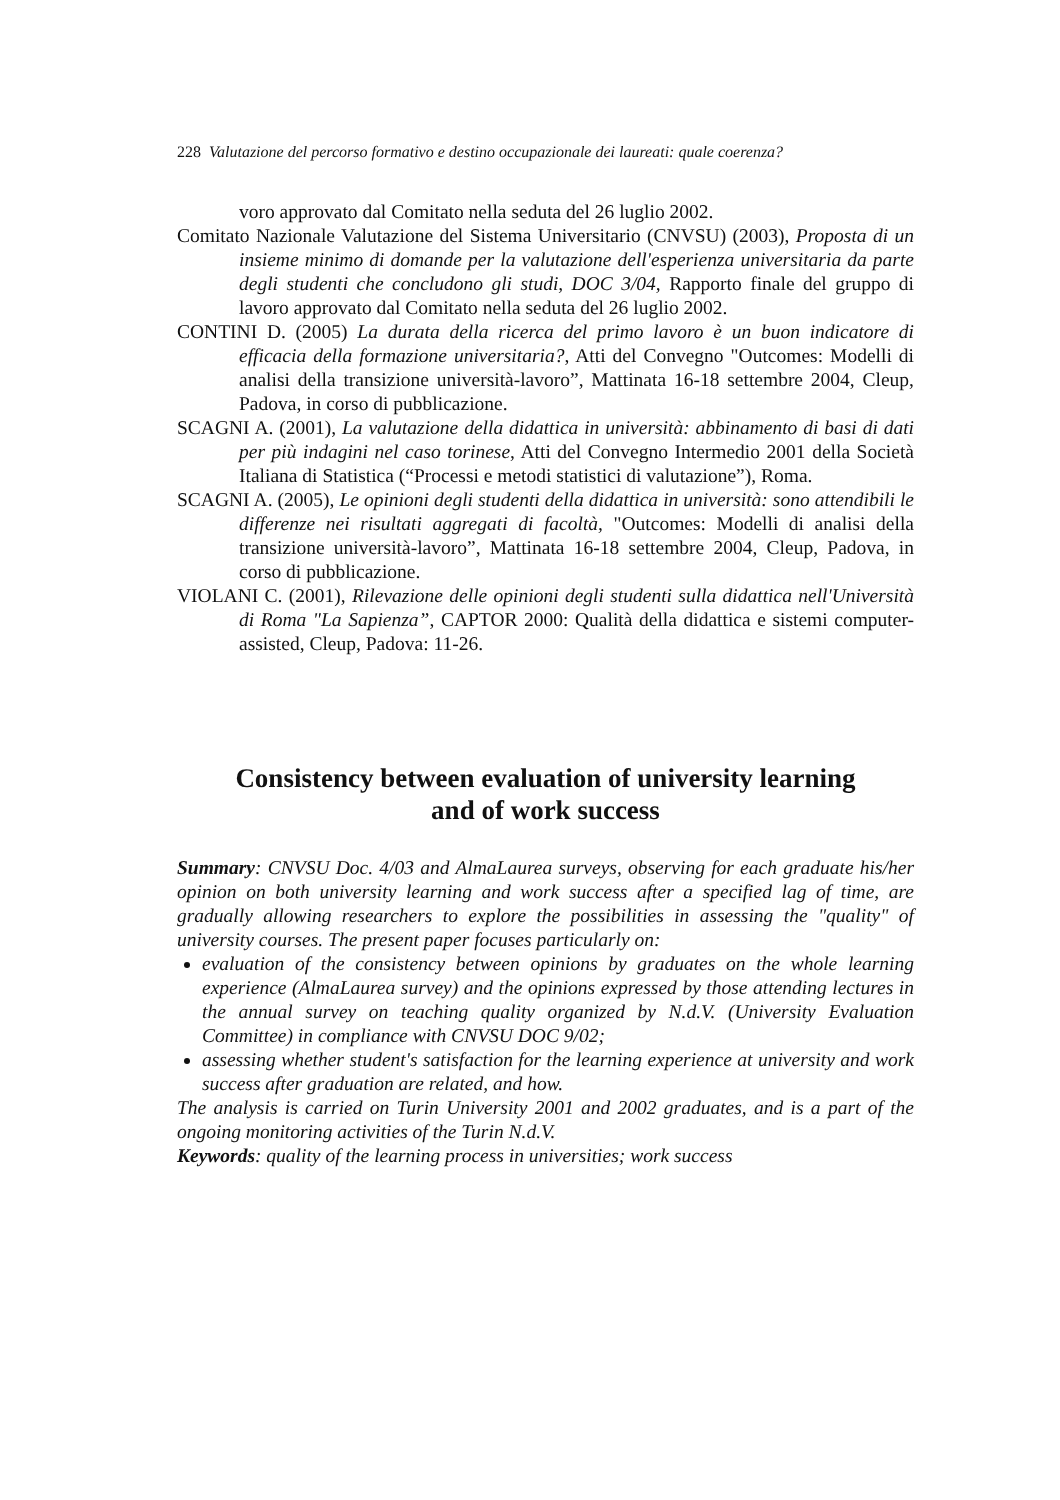228 Valutazione del percorso formativo e destino occupazionale dei laureati: quale coerenza?
voro approvato dal Comitato nella seduta del 26 luglio 2002.
Comitato Nazionale Valutazione del Sistema Universitario (CNVSU) (2003), Proposta di un insieme minimo di domande per la valutazione dell'esperienza universitaria da parte degli studenti che concludono gli studi, DOC 3/04, Rapporto finale del gruppo di lavoro approvato dal Comitato nella seduta del 26 luglio 2002.
CONTINI D. (2005) La durata della ricerca del primo lavoro è un buon indicatore di efficacia della formazione universitaria?, Atti del Convegno "Outcomes: Modelli di analisi della transizione università-lavoro”, Mattinata 16-18 settembre 2004, Cleup, Padova, in corso di pubblicazione.
SCAGNI A. (2001), La valutazione della didattica in università: abbinamento di basi di dati per più indagini nel caso torinese, Atti del Convegno Intermedio 2001 della Società Italiana di Statistica (“Processi e metodi statistici di valutazione”), Roma.
SCAGNI A. (2005), Le opinioni degli studenti della didattica in università: sono attendibili le differenze nei risultati aggregati di facoltà, "Outcomes: Modelli di analisi della transizione università-lavoro”, Mattinata 16-18 settembre 2004, Cleup, Padova, in corso di pubblicazione.
VIOLANI C. (2001), Rilevazione delle opinioni degli studenti sulla didattica nell'Università di Roma "La Sapienza”, CAPTOR 2000: Qualità della didattica e sistemi computer-assisted, Cleup, Padova: 11-26.
Consistency between evaluation of university learning
and of work success
Summary: CNVSU Doc. 4/03 and AlmaLaurea surveys, observing for each graduate his/her opinion on both university learning and work success after a specified lag of time, are gradually allowing researchers to explore the possibilities in assessing the "quality" of university courses. The present paper focuses particularly on:
evaluation of the consistency between opinions by graduates on the whole learning experience (AlmaLaurea survey) and the opinions expressed by those attending lectures in the annual survey on teaching quality organized by N.d.V. (University Evaluation Committee) in compliance with CNVSU DOC 9/02;
assessing whether student's satisfaction for the learning experience at university and work success after graduation are related, and how.
The analysis is carried on Turin University 2001 and 2002 graduates, and is a part of the ongoing monitoring activities of the Turin N.d.V.
Keywords: quality of the learning process in universities; work success